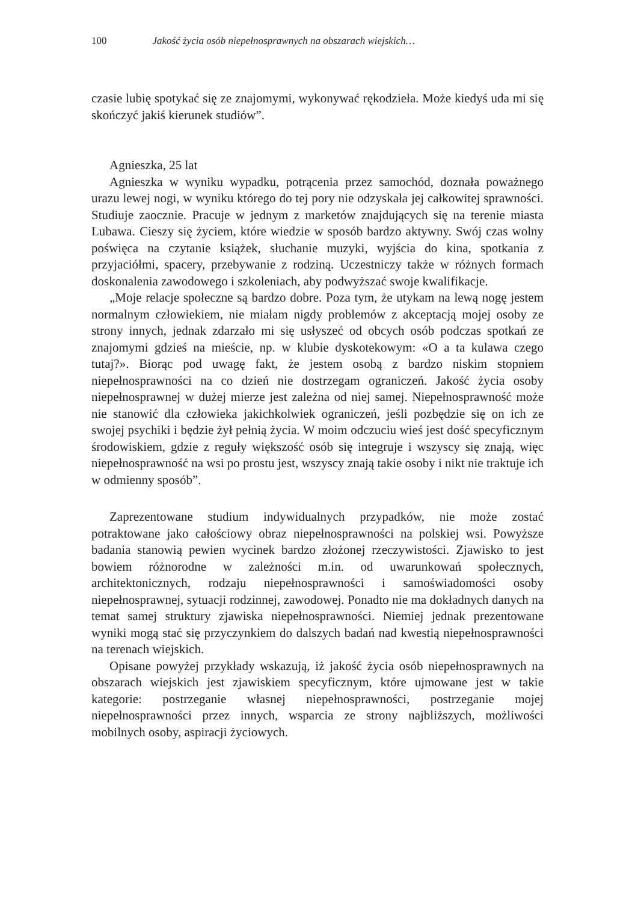100 Jakość życia osób niepełnosprawnych na obszarach wiejskich…
czasie lubię spotykać się ze znajomymi, wykonywać rękodzieła. Może kiedyś uda mi się skończyć jakiś kierunek studiów”.
Agnieszka, 25 lat
Agnieszka w wyniku wypadku, potrącenia przez samochód, doznała poważnego urazu lewej nogi, w wyniku którego do tej pory nie odzyskała jej całkowitej sprawności. Studiuje zaocznie. Pracuje w jednym z marketów znajdujących się na terenie miasta Lubawa. Cieszy się życiem, które wiedzie w sposób bardzo aktywny. Swój czas wolny poświęca na czytanie książek, słuchanie muzyki, wyjścia do kina, spotkania z przyjaciółmi, spacery, przebywanie z rodziną. Uczestniczy także w różnych formach doskonalenia zawodowego i szkoleniach, aby podwyższać swoje kwalifikacje.
„Moje relacje społeczne są bardzo dobre. Poza tym, że utykam na lewą nogę jestem normalnym człowiekiem, nie miałam nigdy problemów z akceptacją mojej osoby ze strony innych, jednak zdarzało mi się usłyszeć od obcych osób podczas spotkań ze znajomymi gdzieś na mieście, np. w klubie dyskotekowym: «O a ta kulawa czego tutaj?». Biorąc pod uwagę fakt, że jestem osobą z bardzo niskim stopniem niepełnosprawności na co dzień nie dostrzegam ograniczeń. Jakość życia osoby niepełnosprawnej w dużej mierze jest zależna od niej samej. Niepełnosprawność może nie stanowić dla człowieka jakichkolwiek ograniczeń, jeśli pozbędzie się on ich ze swojej psychiki i będzie żył pełnią życia. W moim odczuciu wieś jest dość specyficznym środowiskiem, gdzie z reguły większość osób się integruje i wszyscy się znają, więc niepełnosprawność na wsi po prostu jest, wszyscy znają takie osoby i nikt nie traktuje ich w odmienny sposób”.
Zaprezentowane studium indywidualnych przypadków, nie może zostać potraktowane jako całościowy obraz niepełnosprawności na polskiej wsi. Powyższe badania stanowią pewien wycinek bardzo złożonej rzeczywistości. Zjawisko to jest bowiem różnorodne w zależności m.in. od uwarunkowań społecznych, architektonicznych, rodzaju niepełnosprawności i samoświadomości osoby niepełnosprawnej, sytuacji rodzinnej, zawodowej. Ponadto nie ma dokładnych danych na temat samej struktury zjawiska niepełnosprawności. Niemiej jednak prezentowane wyniki mogą stać się przyczynkiem do dalszych badań nad kwestią niepełnosprawności na terenach wiejskich.
Opisane powyżej przykłady wskazują, iż jakość życia osób niepełnosprawnych na obszarach wiejskich jest zjawiskiem specyficznym, które ujmowane jest w takie kategorie: postrzeganie własnej niepełnosprawności, postrzeganie mojej niepełnosprawności przez innych, wsparcia ze strony najbliższych, możliwości mobilnych osoby, aspiracji życiowych.